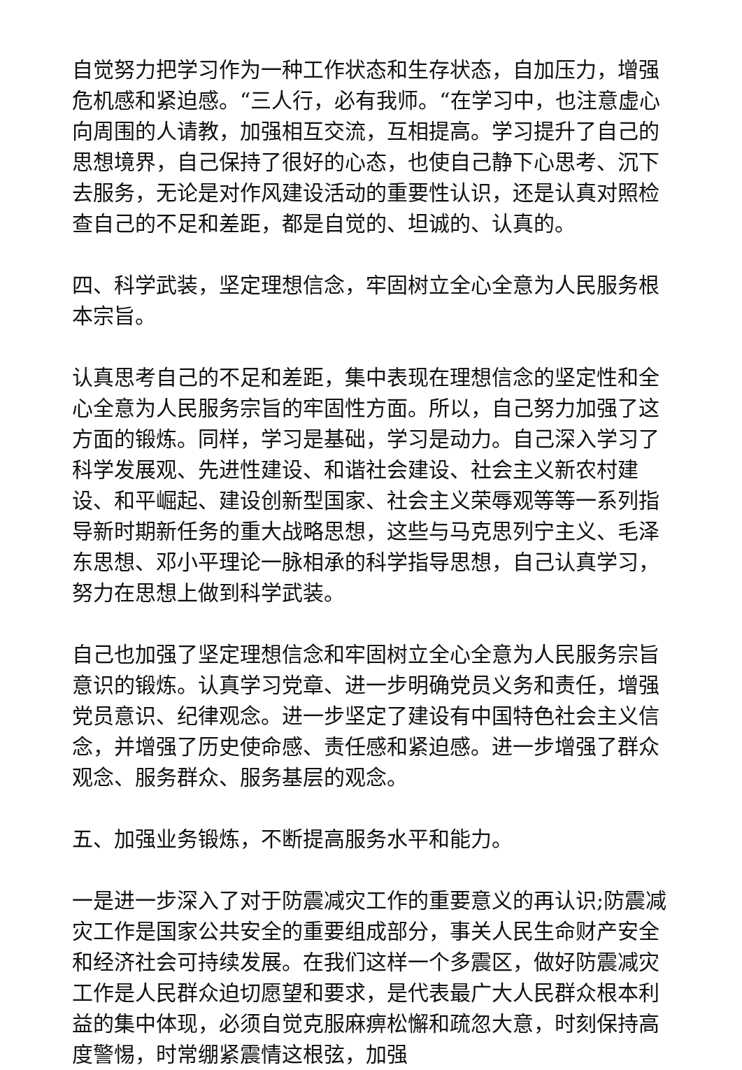自觉努力把学习作为一种工作状态和生存状态，自加压力，增强危机感和紧迫感。“三人行，必有我师。“在学习中，也注意虚心向周围的人请教，加强相互交流，互相提高。学习提升了自己的思想境界，自己保持了很好的心态，也使自己静下心思考、沉下去服务，无论是对作风建设活动的重要性认识，还是认真对照检查自己的不足和差距，都是自觉的、坦诚的、认真的。
四、科学武装，坚定理想信念，牢固树立全心全意为人民服务根本宗旨。
认真思考自己的不足和差距，集中表现在理想信念的坚定性和全心全意为人民服务宗旨的牢固性方面。所以，自己努力加强了这方面的锻炼。同样，学习是基础，学习是动力。自己深入学习了科学发展观、先进性建设、和谐社会建设、社会主义新农村建设、和平崛起、建设创新型国家、社会主义荣辱观等等一系列指导新时期新任务的重大战略思想，这些与马克思列宁主义、毛泽东思想、邓小平理论一脉相承的科学指导思想，自己认真学习，努力在思想上做到科学武装。
自己也加强了坚定理想信念和牢固树立全心全意为人民服务宗旨意识的锻炼。认真学习党章、进一步明确党员义务和责任，增强党员意识、纪律观念。进一步坚定了建设有中国特色社会主义信念，并增强了历史使命感、责任感和紧迫感。进一步增强了群众观念、服务群众、服务基层的观念。
五、加强业务锻炼，不断提高服务水平和能力。
一是进一步深入了对于防震减灾工作的重要意义的再认识;防震减灾工作是国家公共安全的重要组成部分，事关人民生命财产安全和经济社会可持续发展。在我们这样一个多震区，做好防震减灾工作是人民群众迫切愿望和要求，是代表最广大人民群众根本利益的集中体现，必须自觉克服麻痹松懈和疏忽大意，时刻保持高度警惕，时常绷紧震情这根弦，加强